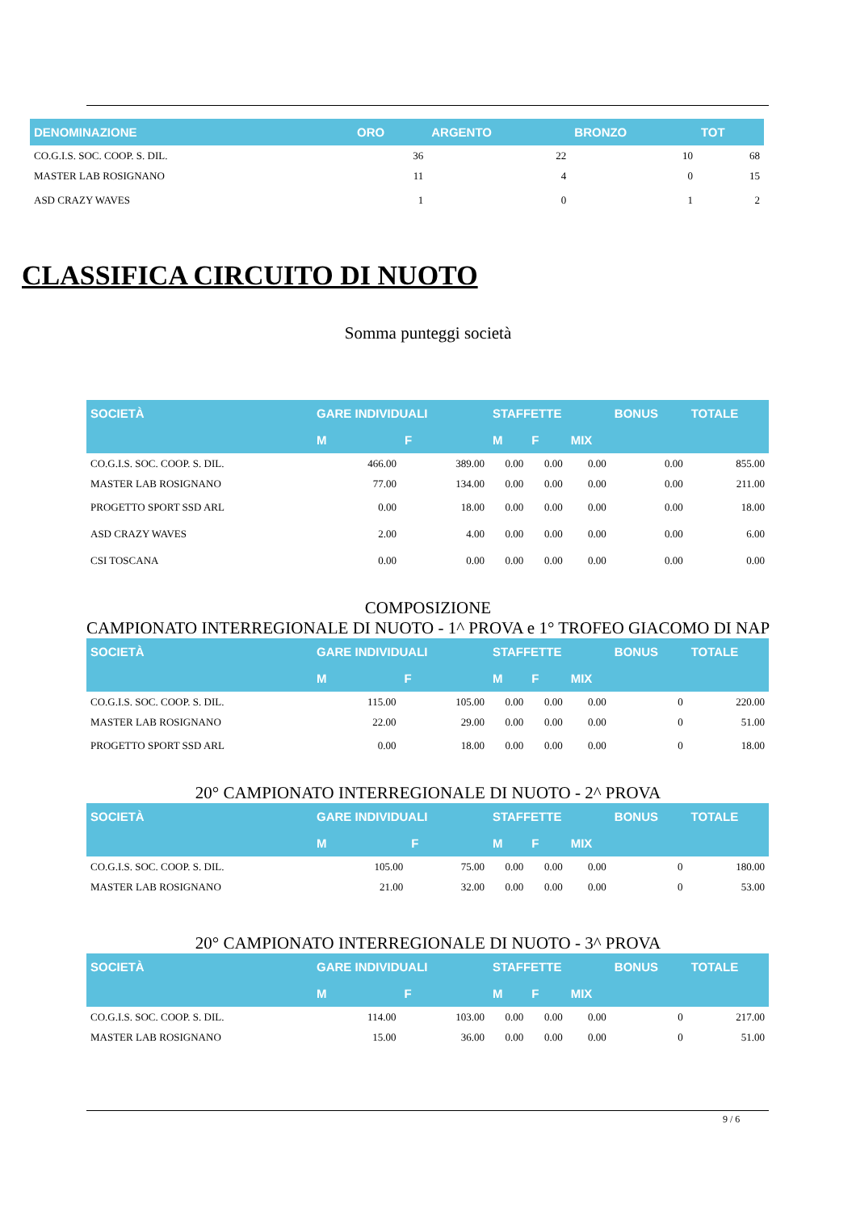| DENOMINAZIONE | ORO | ARGENTO | BRONZO | TOT |
| --- | --- | --- | --- | --- |
| CO.G.I.S. SOC. COOP. S. DIL. | 36 | 22 | 10 | 68 |
| MASTER LAB ROSIGNANO | 11 | 4 | 0 | 15 |
| ASD CRAZY WAVES | 1 | 0 | 1 | 2 |
CLASSIFICA CIRCUITO DI NUOTO
Somma punteggi società
| SOCIETÀ | GARE INDIVIDUALI | | STAFFETTE | | | BONUS | TOTALE |
| --- | --- | --- | --- | --- | --- | --- | --- |
| | M | F | M | F | MIX | | |
| CO.G.I.S. SOC. COOP. S. DIL. | 466.00 | 389.00 | 0.00 | 0.00 | 0.00 | 0.00 | 855.00 |
| MASTER LAB ROSIGNANO | 77.00 | 134.00 | 0.00 | 0.00 | 0.00 | 0.00 | 211.00 |
| PROGETTO SPORT SSD ARL | 0.00 | 18.00 | 0.00 | 0.00 | 0.00 | 0.00 | 18.00 |
| ASD CRAZY WAVES | 2.00 | 4.00 | 0.00 | 0.00 | 0.00 | 0.00 | 6.00 |
| CSI TOSCANA | 0.00 | 0.00 | 0.00 | 0.00 | 0.00 | 0.00 | 0.00 |
COMPOSIZIONE
CAMPIONATO INTERREGIONALE DI NUOTO - 1^ PROVA e 1° TROFEO GIACOMO DI NAP
| SOCIETÀ | GARE INDIVIDUALI | | STAFFETTE | | | BONUS | TOTALE |
| --- | --- | --- | --- | --- | --- | --- | --- |
| | M | F | M | F | MIX | | |
| CO.G.I.S. SOC. COOP. S. DIL. | 115.00 | 105.00 | 0.00 | 0.00 | 0.00 | 0 | 220.00 |
| MASTER LAB ROSIGNANO | 22.00 | 29.00 | 0.00 | 0.00 | 0.00 | 0 | 51.00 |
| PROGETTO SPORT SSD ARL | 0.00 | 18.00 | 0.00 | 0.00 | 0.00 | 0 | 18.00 |
20° CAMPIONATO INTERREGIONALE DI NUOTO - 2^ PROVA
| SOCIETÀ | GARE INDIVIDUALI | | STAFFETTE | | | BONUS | TOTALE |
| --- | --- | --- | --- | --- | --- | --- | --- |
| | M | F | M | F | MIX | | |
| CO.G.I.S. SOC. COOP. S. DIL. | 105.00 | 75.00 | 0.00 | 0.00 | 0.00 | 0 | 180.00 |
| MASTER LAB ROSIGNANO | 21.00 | 32.00 | 0.00 | 0.00 | 0.00 | 0 | 53.00 |
20° CAMPIONATO INTERREGIONALE DI NUOTO - 3^ PROVA
| SOCIETÀ | GARE INDIVIDUALI | | STAFFETTE | | | BONUS | TOTALE |
| --- | --- | --- | --- | --- | --- | --- | --- |
| | M | F | M | F | MIX | | |
| CO.G.I.S. SOC. COOP. S. DIL. | 114.00 | 103.00 | 0.00 | 0.00 | 0.00 | 0 | 217.00 |
| MASTER LAB ROSIGNANO | 15.00 | 36.00 | 0.00 | 0.00 | 0.00 | 0 | 51.00 |
9 / 6